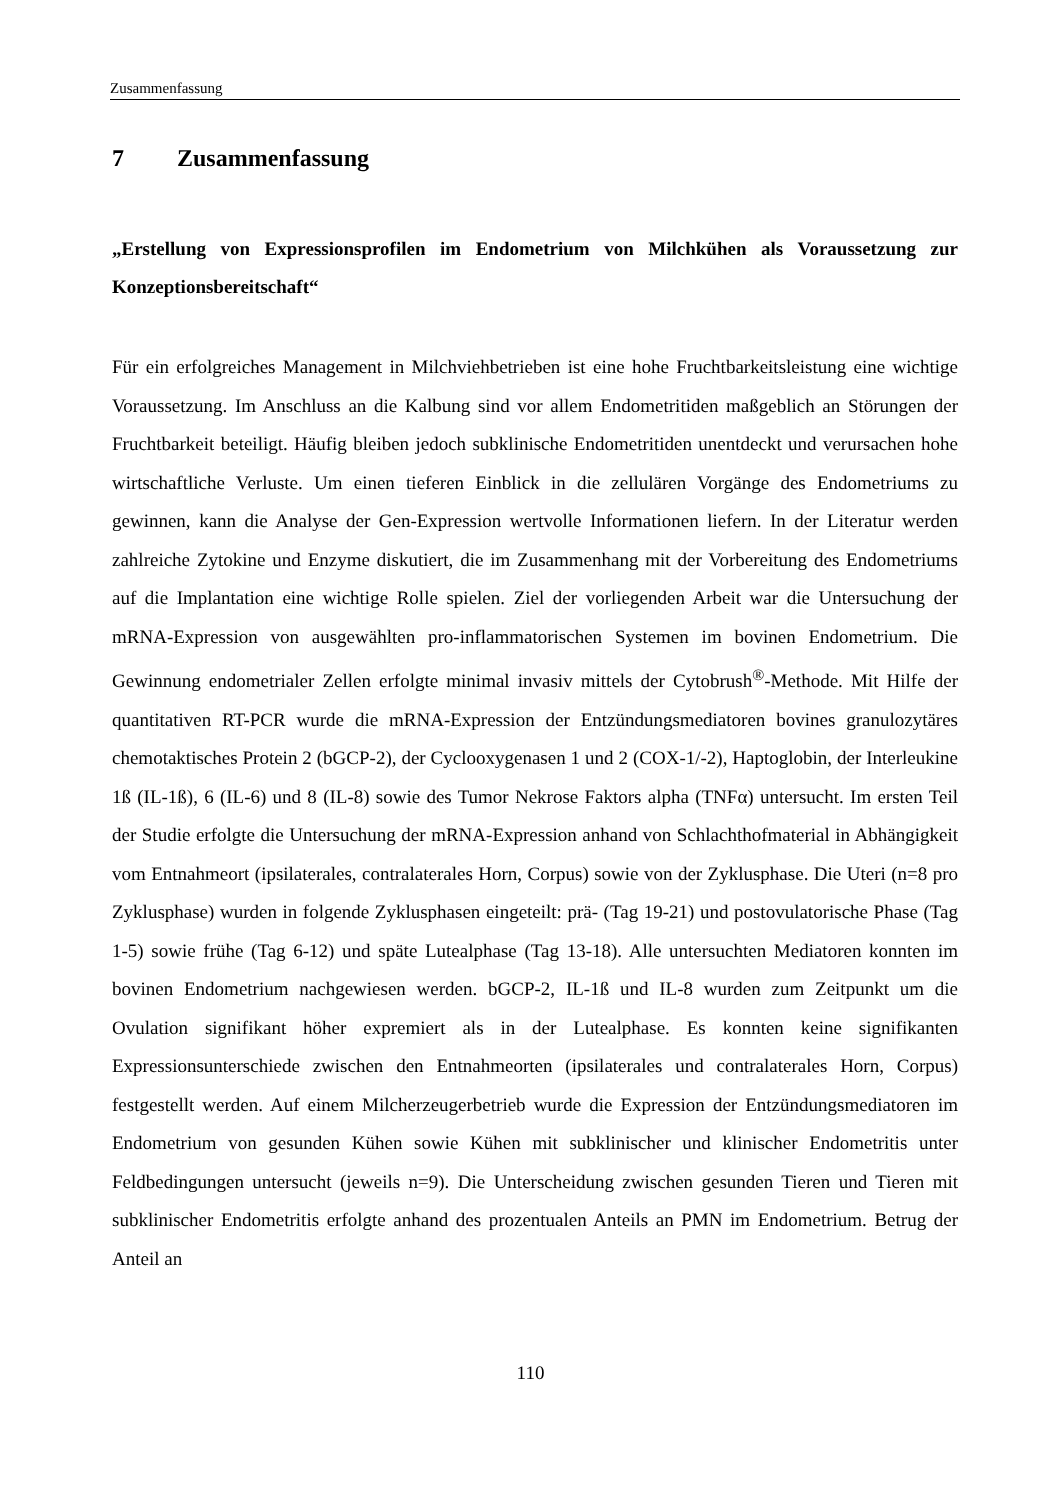Zusammenfassung
7 Zusammenfassung
„Erstellung von Expressionsprofilen im Endometrium von Milchkühen als Voraussetzung zur Konzeptionsbereitschaft“
Für ein erfolgreiches Management in Milchviehbetrieben ist eine hohe Fruchtbarkeitsleistung eine wichtige Voraussetzung. Im Anschluss an die Kalbung sind vor allem Endometritiden maßgeblich an Störungen der Fruchtbarkeit beteiligt. Häufig bleiben jedoch subklinische Endometritiden unentdeckt und verursachen hohe wirtschaftliche Verluste. Um einen tieferen Einblick in die zellulären Vorgänge des Endometriums zu gewinnen, kann die Analyse der Gen-Expression wertvolle Informationen liefern. In der Literatur werden zahlreiche Zytokine und Enzyme diskutiert, die im Zusammenhang mit der Vorbereitung des Endometriums auf die Implantation eine wichtige Rolle spielen. Ziel der vorliegenden Arbeit war die Untersuchung der mRNA-Expression von ausgewählten pro-inflammatorischen Systemen im bovinen Endometrium. Die Gewinnung endometrialer Zellen erfolgte minimal invasiv mittels der Cytobrush<sup>®</sup>-Methode. Mit Hilfe der quantitativen RT-PCR wurde die mRNA-Expression der Entzündungsmediatoren bovines granulozytäres chemotaktisches Protein 2 (bGCP-2), der Cyclooxygenasen 1 und 2 (COX-1/-2), Haptoglobin, der Interleukine 1ß (IL-1ß), 6 (IL-6) und 8 (IL-8) sowie des Tumor Nekrose Faktors alpha (TNFα) untersucht. Im ersten Teil der Studie erfolgte die Untersuchung der mRNA-Expression anhand von Schlachthofmaterial in Abhängigkeit vom Entnahmeort (ipsilaterales, contralaterales Horn, Corpus) sowie von der Zyklusphase. Die Uteri (n=8 pro Zyklusphase) wurden in folgende Zyklusphasen eingeteilt: prä- (Tag 19-21) und postovulatorische Phase (Tag 1-5) sowie frühe (Tag 6-12) und späte Lutealphase (Tag 13-18). Alle untersuchten Mediatoren konnten im bovinen Endometrium nachgewiesen werden. bGCP-2, IL-1ß und IL-8 wurden zum Zeitpunkt um die Ovulation signifikant höher expremiert als in der Lutealphase. Es konnten keine signifikanten Expressionsunterschiede zwischen den Entnahmeorten (ipsilaterales und contralaterales Horn, Corpus) festgestellt werden. Auf einem Milcherzeugerbetrieb wurde die Expression der Entzündungsmediatoren im Endometrium von gesunden Kühen sowie Kühen mit subklinischer und klinischer Endometritis unter Feldbedingungen untersucht (jeweils n=9). Die Unterscheidung zwischen gesunden Tieren und Tieren mit subklinischer Endometritis erfolgte anhand des prozentualen Anteils an PMN im Endometrium. Betrug der Anteil an
110